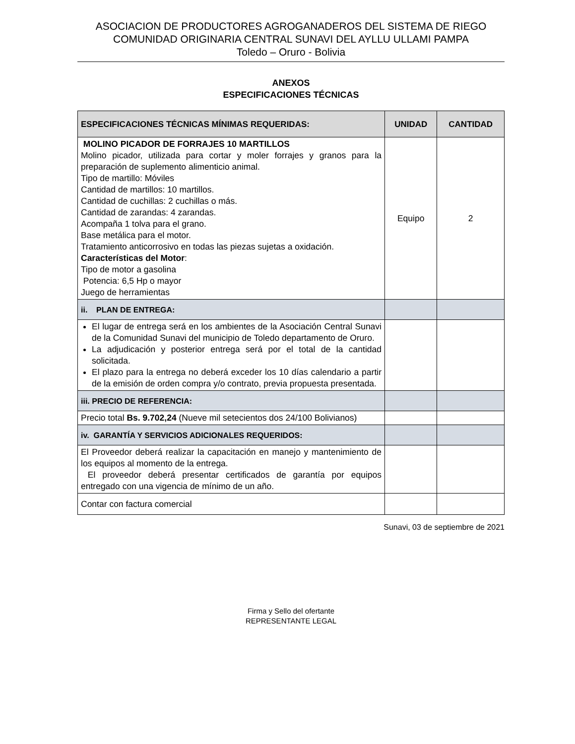ASOCIACION DE PRODUCTORES AGROGANADEROS DEL SISTEMA DE RIEGO
COMUNIDAD ORIGINARIA CENTRAL SUNAVI DEL AYLLU ULLAMI PAMPA
Toledo – Oruro - Bolivia
ANEXOS
ESPECIFICACIONES TÉCNICAS
| ESPECIFICACIONES TÉCNICAS MÍNIMAS REQUERIDAS: | UNIDAD | CANTIDAD |
| --- | --- | --- |
| MOLINO PICADOR DE FORRAJES 10 MARTILLOS Molino picador, utilizada para cortar y moler forrajes y granos para la preparación de suplemento alimenticio animal. Tipo de martillo: Móviles Cantidad de martillos: 10 martillos. Cantidad de cuchillas: 2 cuchillas o más. Cantidad de zarandas: 4 zarandas. Acompaña 1 tolva para el grano. Base metálica para el motor. Tratamiento anticorrosivo en todas las piezas sujetas a oxidación. Características del Motor : Tipo de motor a gasolina Potencia: 6,5 Hp o mayor Juego de herramientas | Equipo | 2 |
| ii. PLAN DE ENTREGA: | | |
| El lugar de entrega será en los ambientes de la Asociación Central Sunavi de la Comunidad Sunavi del municipio de Toledo departamento de Oruro. La adjudicación y posterior entrega será por el total de la cantidad solicitada. El plazo para la entrega no deberá exceder los 10 días calendario a partir de la emisión de orden compra y/o contrato, previa propuesta presentada. | | |
| iii. PRECIO DE REFERENCIA: | | |
| Precio total Bs. 9.702,24 (Nueve mil setecientos dos 24/100 Bolivianos) | | |
| iv. GARANTÍA Y SERVICIOS ADICIONALES REQUERIDOS: | | |
| El Proveedor deberá realizar la capacitación en manejo y mantenimiento de los equipos al momento de la entrega. El proveedor deberá presentar certificados de garantía por equipos entregado con una vigencia de mínimo de un año. | | |
| Contar con factura comercial | | |
Sunavi, 03 de septiembre de 2021
Firma y Sello del ofertante
REPRESENTANTE LEGAL